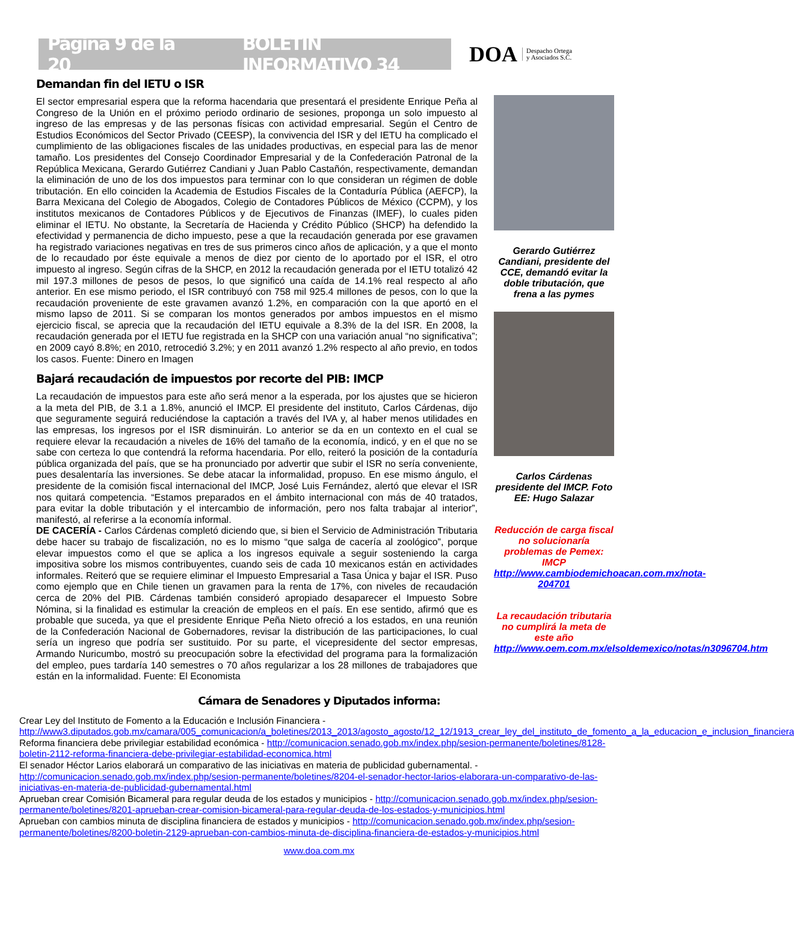Página 9 de la 20 BOLETÍN INFORMATIVO 34
DOA Despacho Ortega
y Asociados S.C.
Demandan fin del IETU o ISR
El sector empresarial espera que la reforma hacendaria que presentará el presidente Enrique Peña al Congreso de la Unión en el próximo periodo ordinario de sesiones, proponga un solo impuesto al ingreso de las empresas y de las personas físicas con actividad empresarial. Según el Centro de Estudios Económicos del Sector Privado (CEESP), la convivencia del ISR y del IETU ha complicado el cumplimiento de las obligaciones fiscales de las unidades productivas, en especial para las de menor tamaño. Los presidentes del Consejo Coordinador Empresarial y de la Confederación Patronal de la República Mexicana, Gerardo Gutiérrez Candiani y Juan Pablo Castañón, respectivamente, demandan la eliminación de uno de los dos impuestos para terminar con lo que consideran un régimen de doble tributación. En ello coinciden la Academia de Estudios Fiscales de la Contaduría Pública (AEFCP), la Barra Mexicana del Colegio de Abogados, Colegio de Contadores Públicos de México (CCPM), y los institutos mexicanos de Contadores Públicos y de Ejecutivos de Finanzas (IMEF), lo cuales piden eliminar el IETU. No obstante, la Secretaría de Hacienda y Crédito Público (SHCP) ha defendido la efectividad y permanencia de dicho impuesto, pese a que la recaudación generada por ese gravamen ha registrado variaciones negativas en tres de sus primeros cinco años de aplicación, y a que el monto de lo recaudado por éste equivale a menos de diez por ciento de lo aportado por el ISR, el otro impuesto al ingreso. Según cifras de la SHCP, en 2012 la recaudación generada por el IETU totalizó 42 mil 197.3 millones de pesos de pesos, lo que significó una caída de 14.1% real respecto al año anterior. En ese mismo periodo, el ISR contribuyó con 758 mil 925.4 millones de pesos, con lo que la recaudación proveniente de este gravamen avanzó 1.2%, en comparación con la que aportó en el mismo lapso de 2011. Si se comparan los montos generados por ambos impuestos en el mismo ejercicio fiscal, se aprecia que la recaudación del IETU equivale a 8.3% de la del ISR. En 2008, la recaudación generada por el IETU fue registrada en la SHCP con una variación anual “no significativa”; en 2009 cayó 8.8%; en 2010, retrocedió 3.2%; y en 2011 avanzó 1.2% respecto al año previo, en todos los casos. Fuente: Dinero en Imagen
Bajará recaudación de impuestos por recorte del PIB: IMCP
La recaudación de impuestos para este año será menor a la esperada, por los ajustes que se hicieron a la meta del PIB, de 3.1 a 1.8%, anunció el IMCP. El presidente del instituto, Carlos Cárdenas, dijo que seguramente seguirá reduciéndose la captación a través del IVA y, al haber menos utilidades en las empresas, los ingresos por el ISR disminuirán. Lo anterior se da en un contexto en el cual se requiere elevar la recaudación a niveles de 16% del tamaño de la economía, indicó, y en el que no se sabe con certeza lo que contendrá la reforma hacendaria. Por ello, reiteró la posición de la contaduría pública organizada del país, que se ha pronunciado por advertir que subir el ISR no sería conveniente, pues desalentaría las inversiones. Se debe atacar la informalidad, propuso. En ese mismo ángulo, el presidente de la comisión fiscal internacional del IMCP, José Luis Fernández, alertó que elevar el ISR nos quitará competencia. “Estamos preparados en el ámbito internacional con más de 40 tratados, para evitar la doble tributación y el intercambio de información, pero nos falta trabajar al interior”, manifestó, al referirse a la economía informal.
DE CACERÍA - Carlos Cárdenas completó diciendo que, si bien el Servicio de Administración Tributaria debe hacer su trabajo de fiscalización, no es lo mismo “que salga de cacería al zoológico”, porque elevar impuestos como el que se aplica a los ingresos equivale a seguir sosteniendo la carga impositiva sobre los mismos contribuyentes, cuando seis de cada 10 mexicanos están en actividades informales. Reiteró que se requiere eliminar el Impuesto Empresarial a Tasa Única y bajar el ISR. Puso como ejemplo que en Chile tienen un gravamen para la renta de 17%, con niveles de recaudación cerca de 20% del PIB. Cárdenas también consideró apropiado desaparecer el Impuesto Sobre Nómina, si la finalidad es estimular la creación de empleos en el país. En ese sentido, afirmó que es probable que suceda, ya que el presidente Enrique Peña Nieto ofreció a los estados, en una reunión de la Confederación Nacional de Gobernadores, revisar la distribución de las participaciones, lo cual sería un ingreso que podría ser sustituido. Por su parte, el vicepresidente del sector empresas, Armando Nuricumbo, mostró su preocupación sobre la efectividad del programa para la formalización del empleo, pues tardaría 140 semestres o 70 años regularizar a los 28 millones de trabajadores que están en la informalidad. Fuente: El Economista
Gerardo Gutiérrez Candiani, presidente del CCE, demandó evitar la doble tributación, que frena a las pymes
Carlos Cárdenas presidente del IMCP. Foto EE: Hugo Salazar
Reducción de carga fiscal no solucionaría problemas de Pemex: IMCP
http://www.cambiodemichoacan.com.mx/nota-204701
La recaudación tributaria no cumplirá la meta de este año
http://www.oem.com.mx/elsoldemexico/notas/n3096704.htm
Cámara de Senadores y Diputados informa:
Crear Ley del Instituto de Fomento a la Educación e Inclusión Financiera - http://www3.diputados.gob.mx/camara/005_comunicacion/a_boletines/2013_2013/agosto_agosto/12_12/1913_crear_ley_del_instituto_de_fomento_a_la_educacion_e_inclusion_financiera
Reforma financiera debe privilegiar estabilidad económica - http://comunicacion.senado.gob.mx/index.php/sesion-permanente/boletines/8128-boletin-2112-reforma-financiera-debe-privilegiar-estabilidad-economica.html
El senador Héctor Larios elaborará un comparativo de las iniciativas en materia de publicidad gubernamental. - http://comunicacion.senado.gob.mx/index.php/sesion-permanente/boletines/8204-el-senador-hector-larios-elaborara-un-comparativo-de-las-iniciativas-en-materia-de-publicidad-gubernamental.html
Aprueban crear Comisión Bicameral para regular deuda de los estados y municipios - http://comunicacion.senado.gob.mx/index.php/sesion-permanente/boletines/8201-aprueban-crear-comision-bicameral-para-regular-deuda-de-los-estados-y-municipios.html
Aprueban con cambios minuta de disciplina financiera de estados y municipios - http://comunicacion.senado.gob.mx/index.php/sesion-permanente/boletines/8200-boletin-2129-aprueban-con-cambios-minuta-de-disciplina-financiera-de-estados-y-municipios.html
www.doa.com.mx